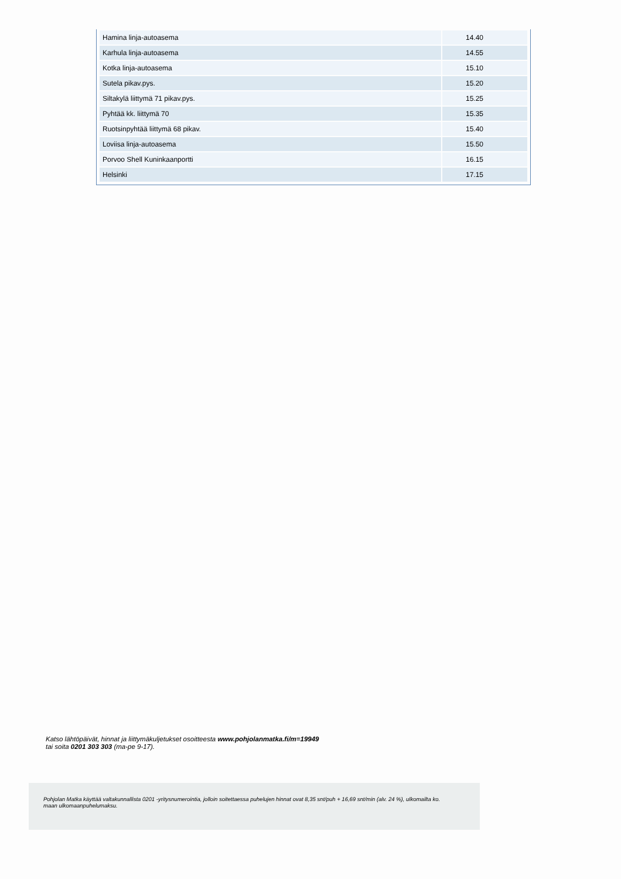| Hamina linja-autoasema | 14.40 |
| Karhula linja-autoasema | 14.55 |
| Kotka linja-autoasema | 15.10 |
| Sutela pikav.pys. | 15.20 |
| Siltakylä liittymä 71 pikav.pys. | 15.25 |
| Pyhtää kk. liittymä 70 | 15.35 |
| Ruotsinpyhtää liittymä 68 pikav. | 15.40 |
| Loviisa linja-autoasema | 15.50 |
| Porvoo Shell Kuninkaanportti | 16.15 |
| Helsinki | 17.15 |
Katso lähtöpäivät, hinnat ja liittymäkuljetukset osoitteesta www.pohjolanmatka.fi/m=19949
tai soita 0201 303 303 (ma-pe 9-17).
Pohjolan Matka käyttää valtakunnallista 0201 -yritysnumerointia, jolloin soitettaessa puhelujen hinnat ovat 8,35 snt/puh + 16,69 snt/min (alv. 24 %), ulkomailta ko. maan ulkomaanpuhelumaksu.